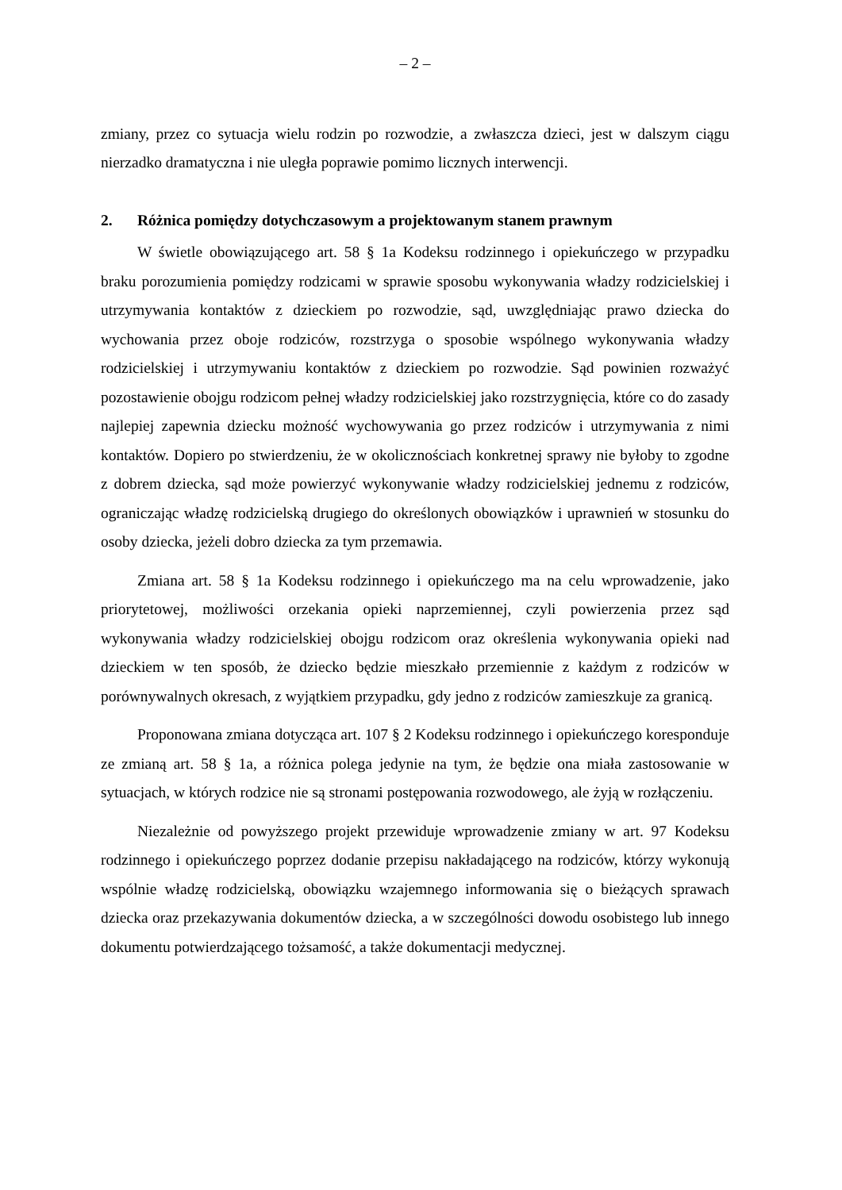– 2 –
zmiany, przez co sytuacja wielu rodzin po rozwodzie, a zwłaszcza dzieci, jest w dalszym ciągu nierzadko dramatyczna i nie uległa poprawie pomimo licznych interwencji.
2. Różnica pomiędzy dotychczasowym a projektowanym stanem prawnym
W świetle obowiązującego art. 58 § 1a Kodeksu rodzinnego i opiekuńczego w przypadku braku porozumienia pomiędzy rodzicami w sprawie sposobu wykonywania władzy rodzicielskiej i utrzymywania kontaktów z dzieckiem po rozwodzie, sąd, uwzględniając prawo dziecka do wychowania przez oboje rodziców, rozstrzyga o sposobie wspólnego wykonywania władzy rodzicielskiej i utrzymywaniu kontaktów z dzieckiem po rozwodzie. Sąd powinien rozważyć pozostawienie obojgu rodzicom pełnej władzy rodzicielskiej jako rozstrzygnięcia, które co do zasady najlepiej zapewnia dziecku możność wychowywania go przez rodziców i utrzymywania z nimi kontaktów. Dopiero po stwierdzeniu, że w okolicznościach konkretnej sprawy nie byłoby to zgodne z dobrem dziecka, sąd może powierzyć wykonywanie władzy rodzicielskiej jednemu z rodziców, ograniczając władzę rodzicielską drugiego do określonych obowiązków i uprawnień w stosunku do osoby dziecka, jeżeli dobro dziecka za tym przemawia.
Zmiana art. 58 § 1a Kodeksu rodzinnego i opiekuńczego ma na celu wprowadzenie, jako priorytetowej, możliwości orzekania opieki naprzemiennej, czyli powierzenia przez sąd wykonywania władzy rodzicielskiej obojgu rodzicom oraz określenia wykonywania opieki nad dzieckiem w ten sposób, że dziecko będzie mieszkało przemiennie z każdym z rodziców w porównywalnych okresach, z wyjątkiem przypadku, gdy jedno z rodziców zamieszkuje za granicą.
Proponowana zmiana dotycząca art. 107 § 2 Kodeksu rodzinnego i opiekuńczego koresponduje ze zmianą art. 58 § 1a, a różnica polega jedynie na tym, że będzie ona miała zastosowanie w sytuacjach, w których rodzice nie są stronami postępowania rozwodowego, ale żyją w rozłączeniu.
Niezależnie od powyższego projekt przewiduje wprowadzenie zmiany w art. 97 Kodeksu rodzinnego i opiekuńczego poprzez dodanie przepisu nakładającego na rodziców, którzy wykonują wspólnie władzę rodzicielską, obowiązku wzajemnego informowania się o bieżących sprawach dziecka oraz przekazywania dokumentów dziecka, a w szczególności dowodu osobistego lub innego dokumentu potwierdzającego tożsamość, a także dokumentacji medycznej.